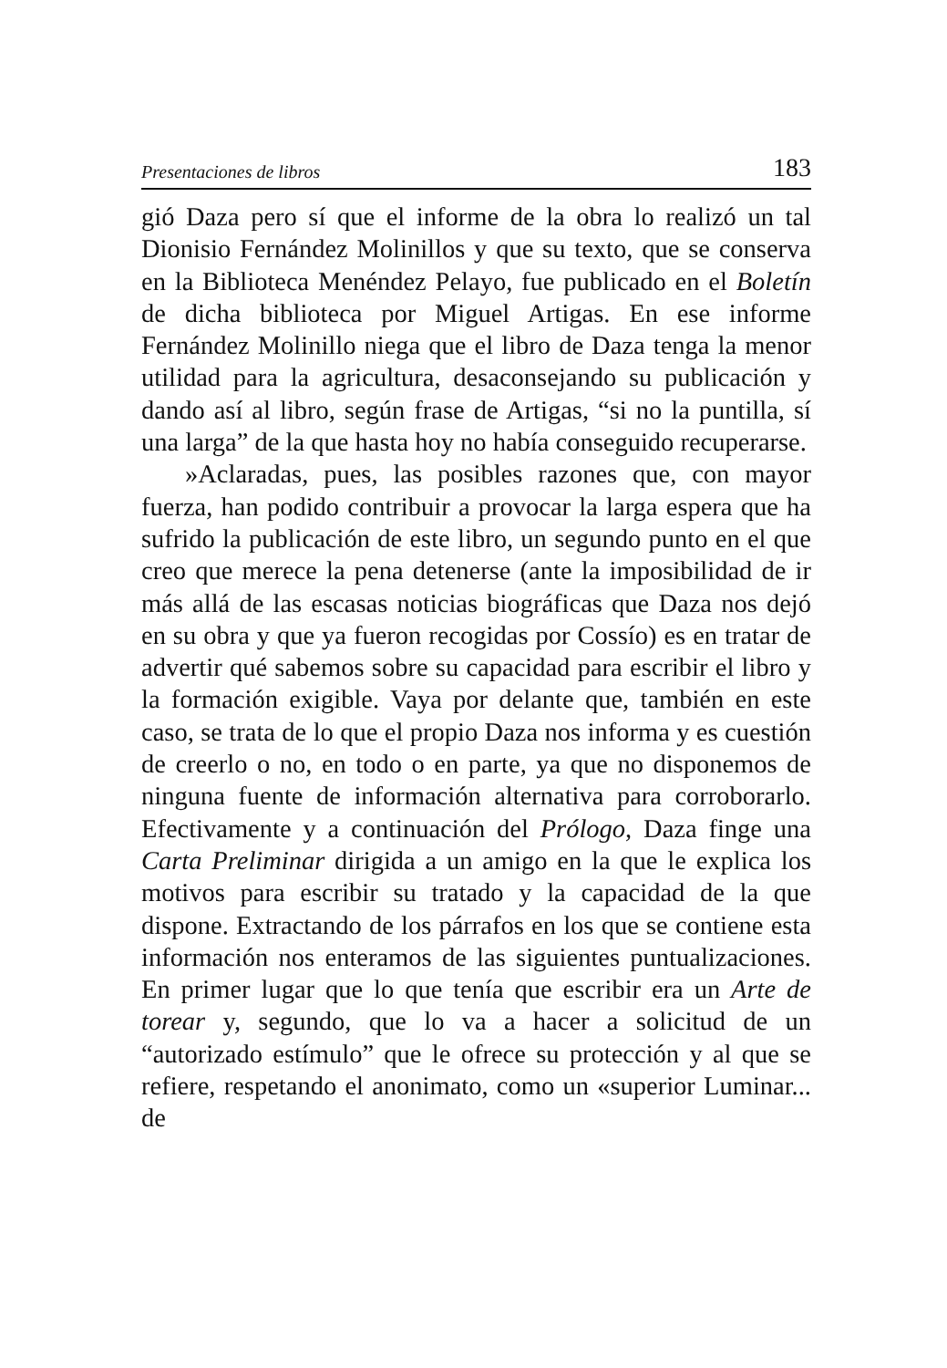Presentaciones de libros 183
gió Daza pero sí que el informe de la obra lo realizó un tal Dionisio Fernández Molinillos y que su texto, que se conserva en la Biblioteca Menéndez Pelayo, fue publicado en el Boletín de dicha biblioteca por Miguel Artigas. En ese informe Fernández Molinillo niega que el libro de Daza tenga la menor utilidad para la agricultura, desaconsejando su publicación y dando así al libro, según frase de Artigas, “si no la puntilla, sí una larga” de la que hasta hoy no había conseguido recuperarse.
»Aclaradas, pues, las posibles razones que, con mayor fuerza, han podido contribuir a provocar la larga espera que ha sufrido la publicación de este libro, un segundo punto en el que creo que merece la pena detenerse (ante la imposibilidad de ir más allá de las escasas noticias biográficas que Daza nos dejó en su obra y que ya fueron recogidas por Cossío) es en tratar de advertir qué sabemos sobre su capacidad para escribir el libro y la formación exigible. Vaya por delante que, también en este caso, se trata de lo que el propio Daza nos informa y es cuestión de creerlo o no, en todo o en parte, ya que no disponemos de ninguna fuente de información alternativa para corroborarlo. Efectivamente y a continuación del Prólogo, Daza finge una Carta Preliminar dirigida a un amigo en la que le explica los motivos para escribir su tratado y la capacidad de la que dispone. Extractando de los párrafos en los que se contiene esta información nos enteramos de las siguientes puntualizaciones. En primer lugar que lo que tenía que escribir era un Arte de torear y, segundo, que lo va a hacer a solicitud de un “autorizado estímulo” que le ofrece su protección y al que se refiere, respetando el anonimato, como un «superior Luminar... de